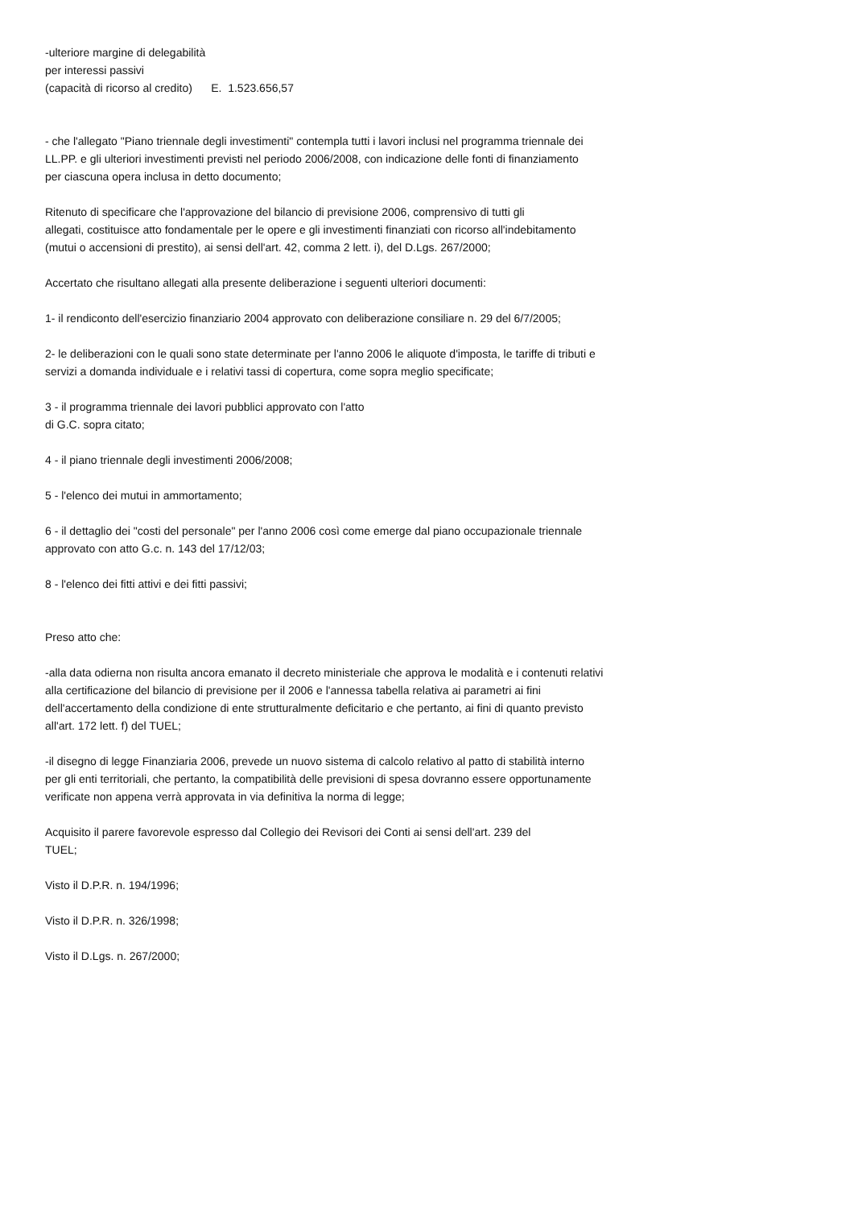-ulteriore margine di delegabilità
per interessi passivi
(capacità di ricorso al credito) E. 1.523.656,57
- che l'allegato "Piano triennale degli investimenti" contempla tutti i lavori inclusi nel programma triennale dei
LL.PP. e gli ulteriori investimenti previsti nel periodo 2006/2008, con indicazione delle fonti di finanziamento
per ciascuna opera inclusa in detto documento;
Ritenuto di specificare che l'approvazione del bilancio di previsione 2006, comprensivo di tutti gli
allegati, costituisce atto fondamentale per le opere e gli investimenti finanziati con ricorso all'indebitamento
(mutui o accensioni di prestito), ai sensi dell'art. 42, comma 2 lett. i), del D.Lgs. 267/2000;
Accertato che risultano allegati alla presente deliberazione i seguenti ulteriori documenti:
1- il rendiconto dell'esercizio finanziario 2004 approvato con deliberazione consiliare n. 29 del 6/7/2005;
2- le deliberazioni con le quali sono state determinate per l'anno 2006 le aliquote d'imposta, le tariffe di tributi e
servizi a domanda individuale e i relativi tassi di copertura, come sopra meglio specificate;
3 - il programma triennale dei lavori pubblici approvato con l'atto
di G.C. sopra citato;
4 - il piano triennale degli investimenti 2006/2008;
5 - l'elenco dei mutui in ammortamento;
6 - il dettaglio dei "costi del personale" per l'anno 2006 così come emerge dal piano occupazionale triennale
approvato con atto G.c. n. 143 del 17/12/03;
8 - l'elenco dei fitti attivi e dei fitti passivi;
Preso atto che:
-alla data odierna non risulta ancora emanato il decreto ministeriale che approva le modalità e i contenuti relativi
alla certificazione del bilancio di previsione per il 2006 e l'annessa tabella relativa ai parametri ai fini
dell'accertamento della condizione di ente strutturalmente deficitario e che pertanto, ai fini di quanto previsto
all'art. 172 lett. f) del TUEL;
-il disegno di legge Finanziaria 2006, prevede un nuovo sistema di calcolo relativo al patto di stabilità interno
per gli enti territoriali, che pertanto, la compatibilità delle previsioni di spesa dovranno essere opportunamente
verificate non appena verrà approvata in via definitiva la norma di legge;
Acquisito il parere favorevole espresso dal Collegio dei Revisori dei Conti ai sensi dell'art. 239 del
TUEL;
Visto il D.P.R. n. 194/1996;
Visto il D.P.R. n. 326/1998;
Visto il D.Lgs. n. 267/2000;